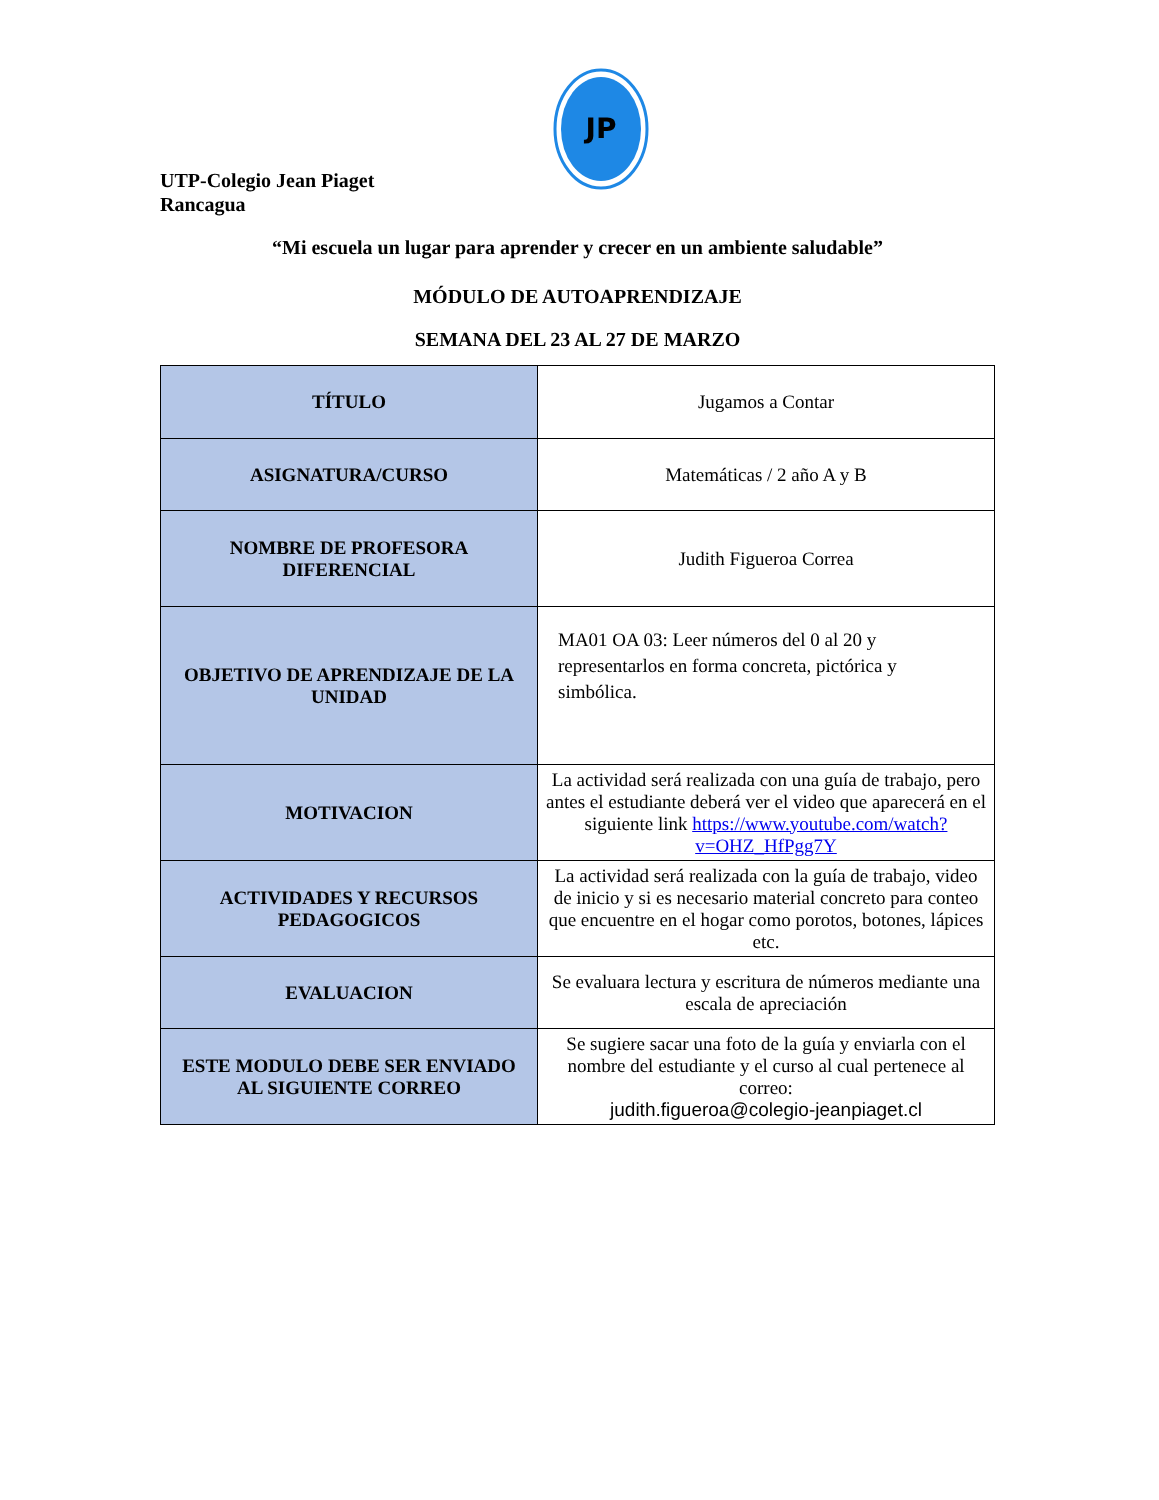JP
UTP-Colegio Jean Piaget
Rancagua
“Mi escuela un lugar para aprender y crecer en un ambiente saludable”
MÓDULO DE AUTOAPRENDIZAJE
SEMANA DEL 23 AL 27 DE MARZO
| TÍTULO | Jugamos a Contar |
| ASIGNATURA/CURSO | Matemáticas / 2 año A y B |
| NOMBRE DE PROFESORA DIFERENCIAL | Judith Figueroa Correa |
| OBJETIVO DE APRENDIZAJE DE LA UNIDAD | MA01 OA 03: Leer números del 0 al 20 y representarlos en forma concreta, pictórica y simbólica. |
| MOTIVACION | La actividad será realizada con una guía de trabajo, pero antes el estudiante deberá ver el video que aparecerá en el siguiente link https://www.youtube.com/watch?v=OHZ_HfPgg7Y |
| ACTIVIDADES Y RECURSOS PEDAGOGICOS | La actividad será realizada con la guía de trabajo, video de inicio y si es necesario material concreto para conteo que encuentre en el hogar como porotos, botones, lápices etc. |
| EVALUACION | Se evaluara lectura y escritura de números mediante una escala de apreciación |
| ESTE MODULO DEBE SER ENVIADO AL SIGUIENTE CORREO | Se sugiere sacar una foto de la guía y enviarla con el nombre del estudiante y el curso al cual pertenece al correo: judith.figueroa@colegio-jeanpiaget.cl |